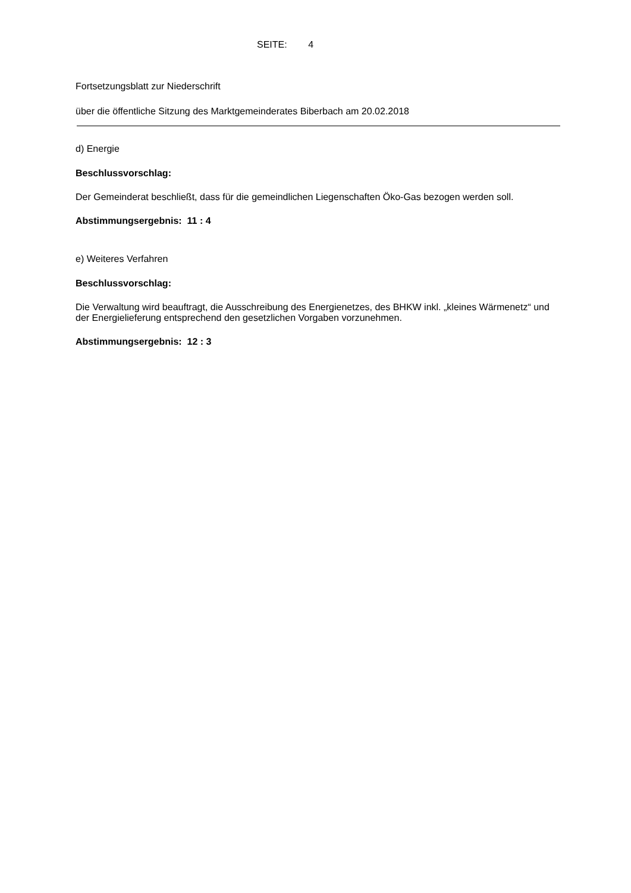SEITE: 4
Fortsetzungsblatt zur Niederschrift
über die öffentliche Sitzung des Marktgemeinderates Biberbach am 20.02.2018
d) Energie
Beschlussvorschlag:
Der Gemeinderat beschließt, dass für die gemeindlichen Liegenschaften Öko-Gas bezogen werden soll.
Abstimmungsergebnis: 11 : 4
e) Weiteres Verfahren
Beschlussvorschlag:
Die Verwaltung wird beauftragt, die Ausschreibung des Energienetzes, des BHKW inkl. „kleines Wärmenetz“ und der Energielieferung entsprechend den gesetzlichen Vorgaben vorzunehmen.
Abstimmungsergebnis: 12 : 3